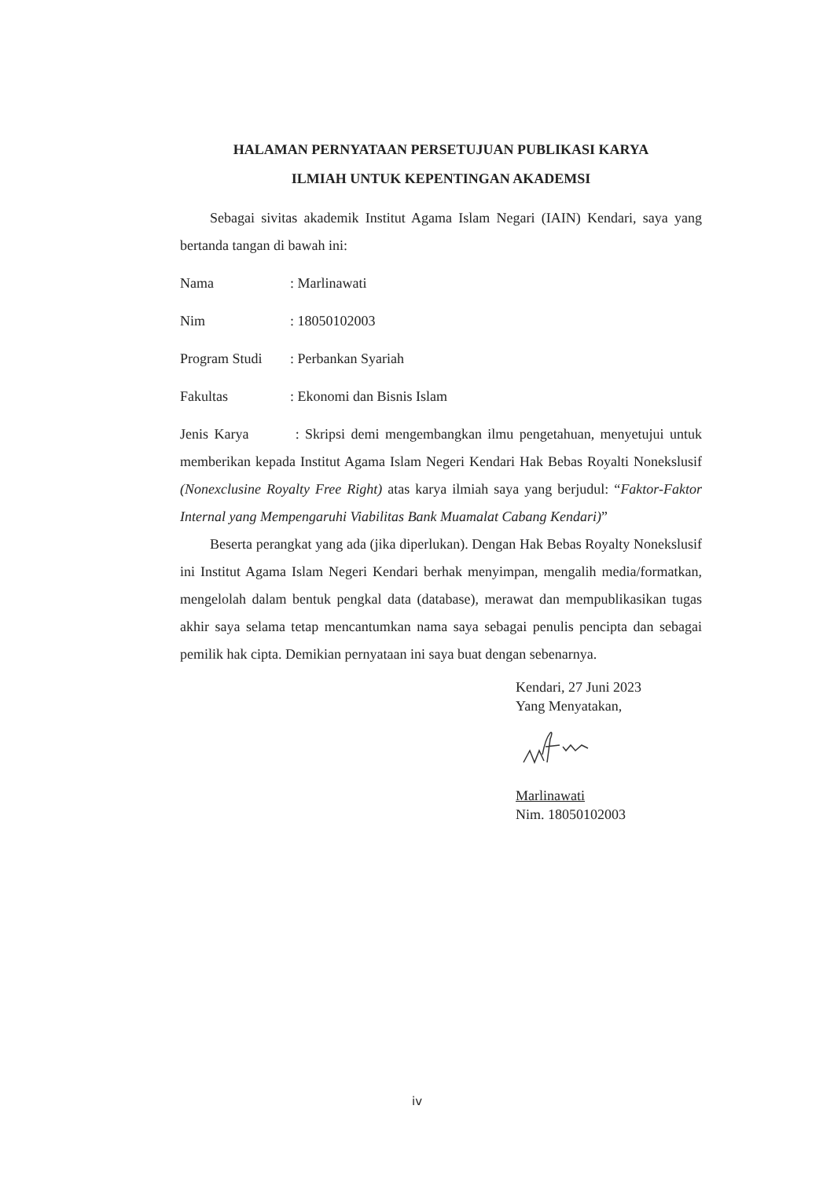HALAMAN PERNYATAAN PERSETUJUAN PUBLIKASI KARYA
ILMIAH UNTUK KEPENTINGAN AKADEMSI
Sebagai sivitas akademik Institut Agama Islam Negari (IAIN) Kendari, saya yang bertanda tangan di bawah ini:
Nama: Marlinawati
Nim: 18050102003
Program Studi: Perbankan Syariah
Fakultas: Ekonomi dan Bisnis Islam
Jenis Karya : Skripsi demi mengembangkan ilmu pengetahuan, menyetujui untuk memberikan kepada Institut Agama Islam Negeri Kendari Hak Bebas Royalti Nonekslusif (Nonexclusine Royalty Free Right) atas karya ilmiah saya yang berjudul: “Faktor-Faktor Internal yang Mempengaruhi Viabilitas Bank Muamalat Cabang Kendari)”
Beserta perangkat yang ada (jika diperlukan). Dengan Hak Bebas Royalty Nonekslusif ini Institut Agama Islam Negeri Kendari berhak menyimpan, mengalih media/formatkan, mengelolah dalam bentuk pengkal data (database), merawat dan mempublikasikan tugas akhir saya selama tetap mencantumkan nama saya sebagai penulis pencipta dan sebagai pemilik hak cipta. Demikian pernyataan ini saya buat dengan sebenarnya.
Kendari, 27 Juni 2023
Yang Menyatakan,
Marlinawati
Nim. 18050102003
iv